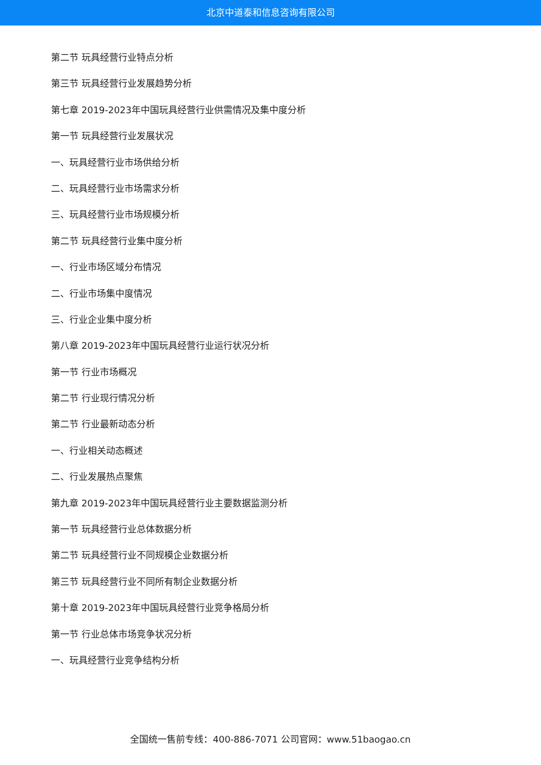北京中道泰和信息咨询有限公司
第二节 玩具经营行业特点分析
第三节 玩具经营行业发展趋势分析
第七章 2019-2023年中国玩具经营行业供需情况及集中度分析
第一节 玩具经营行业发展状况
一、玩具经营行业市场供给分析
二、玩具经营行业市场需求分析
三、玩具经营行业市场规模分析
第二节 玩具经营行业集中度分析
一、行业市场区域分布情况
二、行业市场集中度情况
三、行业企业集中度分析
第八章 2019-2023年中国玩具经营行业运行状况分析
第一节 行业市场概况
第二节 行业现行情况分析
第二节 行业最新动态分析
一、行业相关动态概述
二、行业发展热点聚焦
第九章 2019-2023年中国玩具经营行业主要数据监测分析
第一节 玩具经营行业总体数据分析
第二节 玩具经营行业不同规模企业数据分析
第三节 玩具经营行业不同所有制企业数据分析
第十章 2019-2023年中国玩具经营行业竞争格局分析
第一节 行业总体市场竞争状况分析
一、玩具经营行业竞争结构分析
全国统一售前专线：400-886-7071 公司官网：www.51baogao.cn